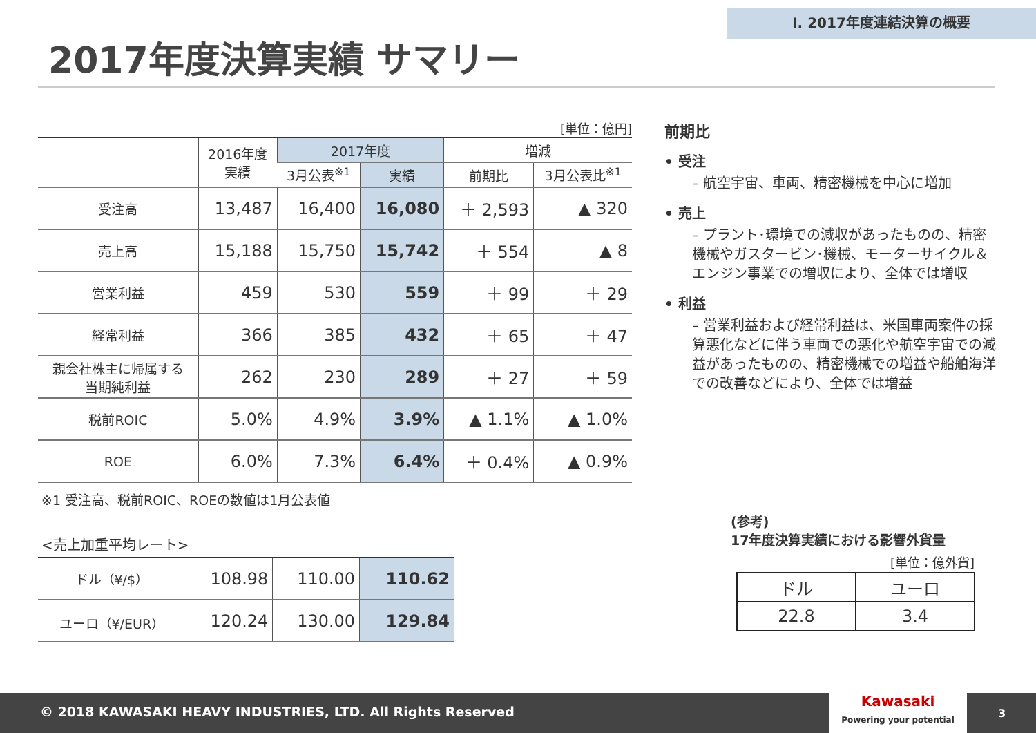Ⅰ. 2017年度連結決算の概要
2017年度決算実績 サマリー
[単位：億円]
| | 2016年度 実績 | 2017年度 | | 増減 | |
| --- | --- | --- | --- | --- | --- |
| | | 3月公表<sup>※1</sup> | 実績 | 前期比 | 3月公表比<sup>※1</sup> |
| 受注高 | 13,487 | 16,400 | 16,080 | ＋ 2,593 | ▲ 320 |
| 売上高 | 15,188 | 15,750 | 15,742 | ＋ 554 | ▲ 8 |
| 営業利益 | 459 | 530 | 559 | ＋ 99 | ＋ 29 |
| 経常利益 | 366 | 385 | 432 | ＋ 65 | ＋ 47 |
| 親会社株主に帰属する 当期純利益 | 262 | 230 | 289 | ＋ 27 | ＋ 59 |
| 税前ROIC | 5.0% | 4.9% | 3.9% | ▲ 1.1% | ▲ 1.0% |
| ROE | 6.0% | 7.3% | 6.4% | ＋ 0.4% | ▲ 0.9% |
※1 受注高、税前ROIC、ROEの数値は1月公表値
<売上加重平均レート>
| ドル（¥/$） | 108.98 | 110.00 | 110.62 |
| ユーロ（¥/EUR） | 120.24 | 130.00 | 129.84 |
前期比
• 受注
– 航空宇宙、車両、精密機械を中心に増加
• 売上
– プラント･環境での減収があったものの、精密機械やガスタービン･機械、モーターサイクル＆エンジン事業での増収により、全体では増収
• 利益
– 営業利益および経常利益は、米国車両案件の採算悪化などに伴う車両での悪化や航空宇宙での減益があったものの、精密機械での増益や船舶海洋での改善などにより、全体では増益
(参考)
17年度決算実績における影響外貨量
[単位：億外貨]
| ドル | ユーロ |
| 22.8 | 3.4 |
© 2018 KAWASAKI HEAVY INDUSTRIES, LTD. All Rights Reserved
Kawasaki
Powering your potential
3